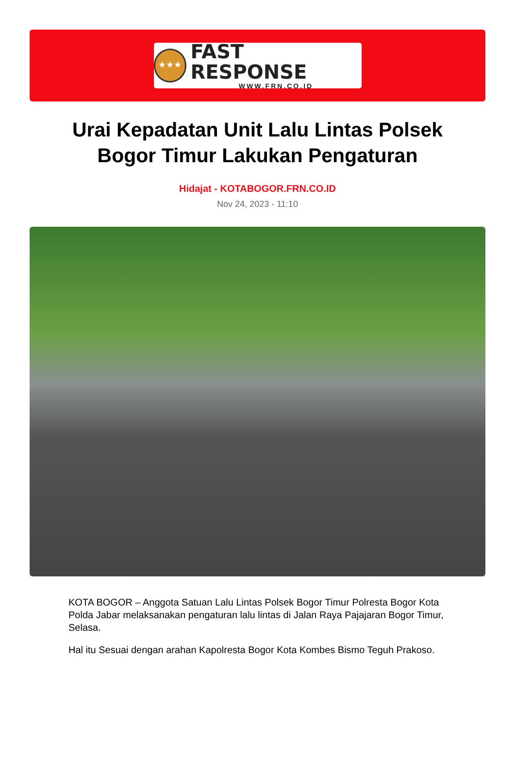★★★
FAST RESPONSE
WWW.FRN.CO.ID
Urai Kepadatan Unit Lalu Lintas Polsek Bogor Timur Lakukan Pengaturan
Hidajat - KOTABOGOR.FRN.CO.ID
Nov 24, 2023 - 11:10
KOTA BOGOR – Anggota Satuan Lalu Lintas Polsek Bogor Timur Polresta Bogor Kota Polda Jabar melaksanakan pengaturan lalu lintas di Jalan Raya Pajajaran Bogor Timur, Selasa.
Hal itu Sesuai dengan arahan Kapolresta Bogor Kota Kombes Bismo Teguh Prakoso.